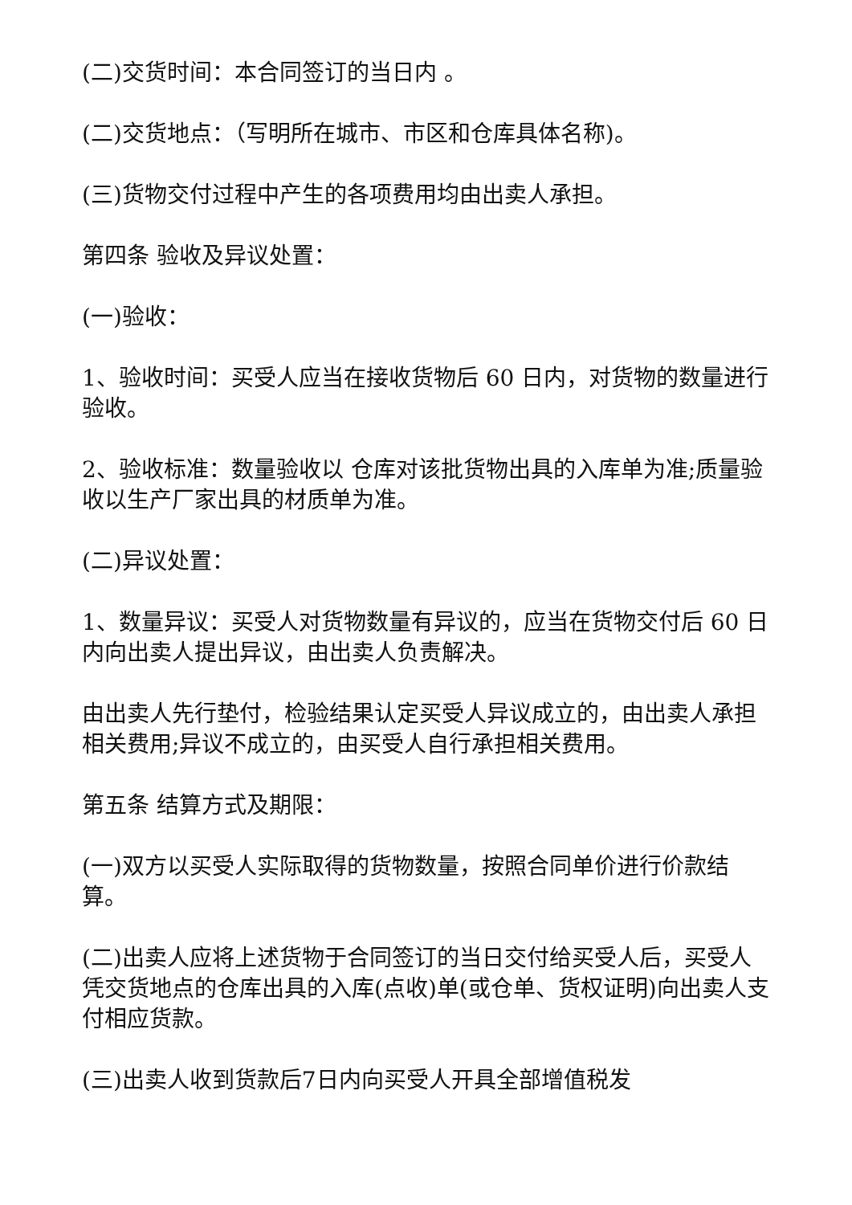(二)交货时间：本合同签订的当日内 。
(二)交货地点：（写明所在城市、市区和仓库具体名称)。
(三)货物交付过程中产生的各项费用均由出卖人承担。
第四条 验收及异议处置：
(一)验收：
1、验收时间：买受人应当在接收货物后 60 日内，对货物的数量进行验收。
2、验收标准：数量验收以 仓库对该批货物出具的入库单为准;质量验收以生产厂家出具的材质单为准。
(二)异议处置：
1、数量异议：买受人对货物数量有异议的，应当在货物交付后 60 日内向出卖人提出异议，由出卖人负责解决。
由出卖人先行垫付，检验结果认定买受人异议成立的，由出卖人承担相关费用;异议不成立的，由买受人自行承担相关费用。
第五条 结算方式及期限：
(一)双方以买受人实际取得的货物数量，按照合同单价进行价款结算。
(二)出卖人应将上述货物于合同签订的当日交付给买受人后，买受人凭交货地点的仓库出具的入库(点收)单(或仓单、货权证明)向出卖人支付相应货款。
(三)出卖人收到货款后7日内向买受人开具全部增值税发